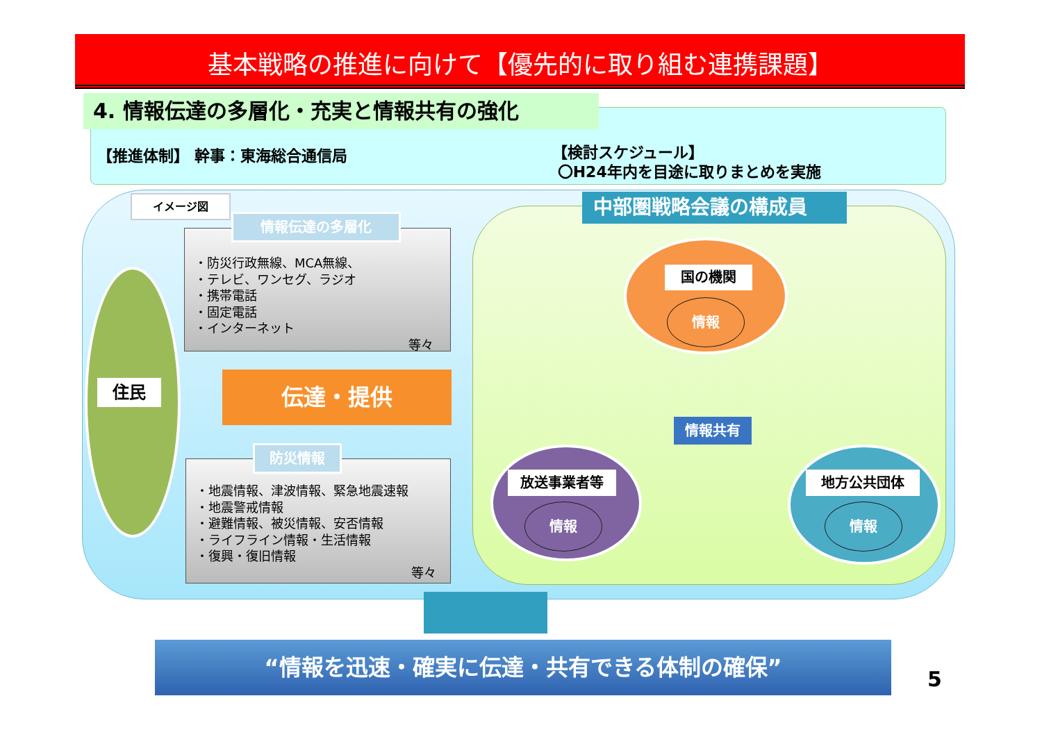基本戦略の推進に向けて【優先的に取り組む連携課題】
4. 情報伝達の多層化・充実と情報共有の強化
【推進体制】 幹事：東海総合通信局
【検討スケジュール】
〇H24年内を目途に取りまとめを実施
イメージ図
住民
・防災行政無線、MCA無線、
・テレビ、ワンセグ、ラジオ
・携帯電話
・固定電話
・インターネット
等々
情報伝達の多層化
伝達・提供
・地震情報、津波情報、緊急地震速報
・地震警戒情報
・避難情報、被災情報、安否情報
・ライフライン情報・生活情報
・復興・復旧情報
等々
防災情報
中部圏戦略会議の構成員
国の機関
情報
情報共有
放送事業者等
情報
地方公共団体
情報
“情報を迅速・確実に伝達・共有できる体制の確保”
5